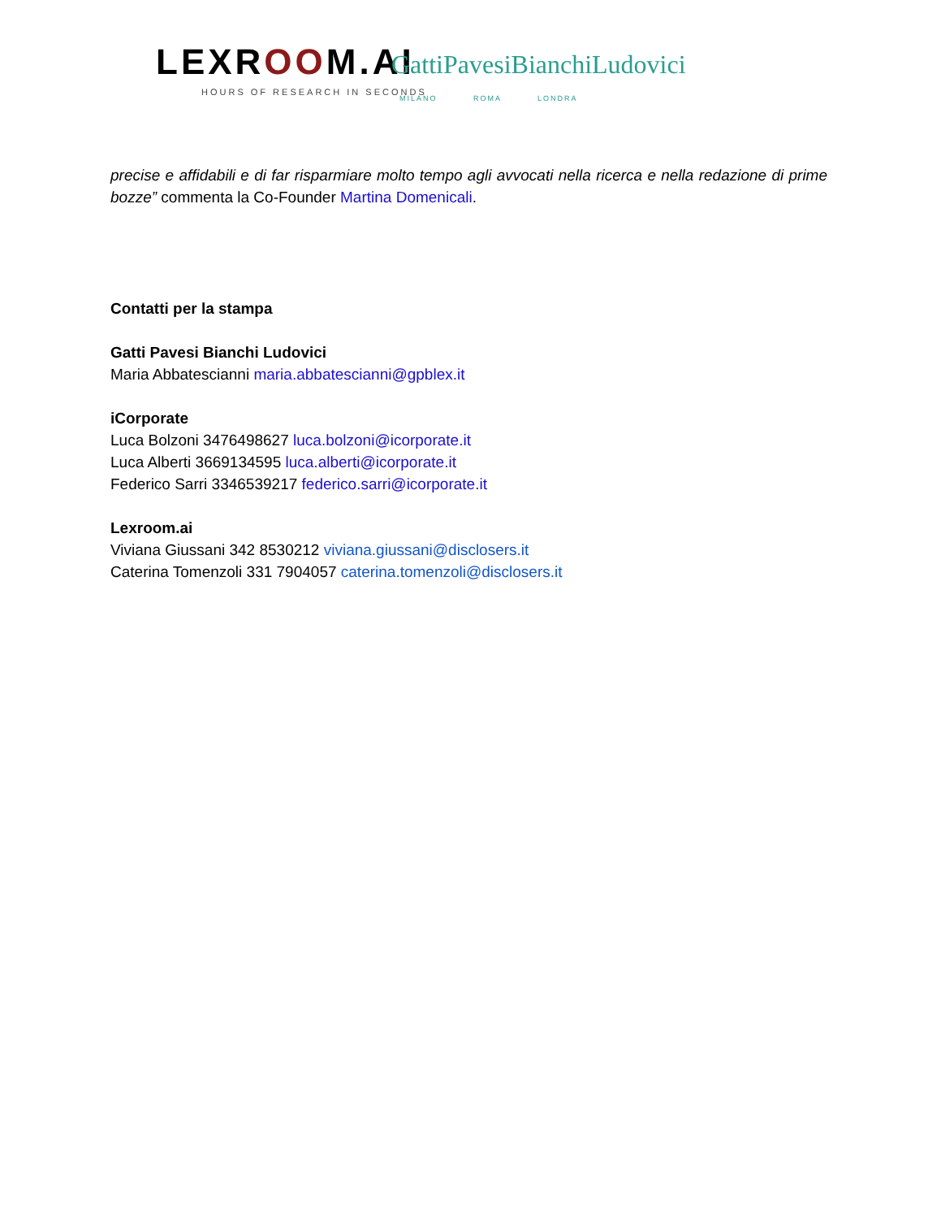LEXROOM.AI
HOURS OF RESEARCH IN SECONDS
GattiPavesiBianchiLudovici
MILANO ROMA LONDRA
precise e affidabili e di far risparmiare molto tempo agli avvocati nella ricerca e nella redazione di prime bozze” commenta la Co-Founder Martina Domenicali.
Contatti per la stampa
Gatti Pavesi Bianchi Ludovici
Maria Abbatescianni maria.abbatescianni@gpblex.it
iCorporate
Luca Bolzoni 3476498627 luca.bolzoni@icorporate.it
Luca Alberti 3669134595 luca.alberti@icorporate.it
Federico Sarri 3346539217 federico.sarri@icorporate.it
Lexroom.ai
Viviana Giussani 342 8530212 viviana.giussani@disclosers.it
Caterina Tomenzoli 331 7904057 caterina.tomenzoli@disclosers.it